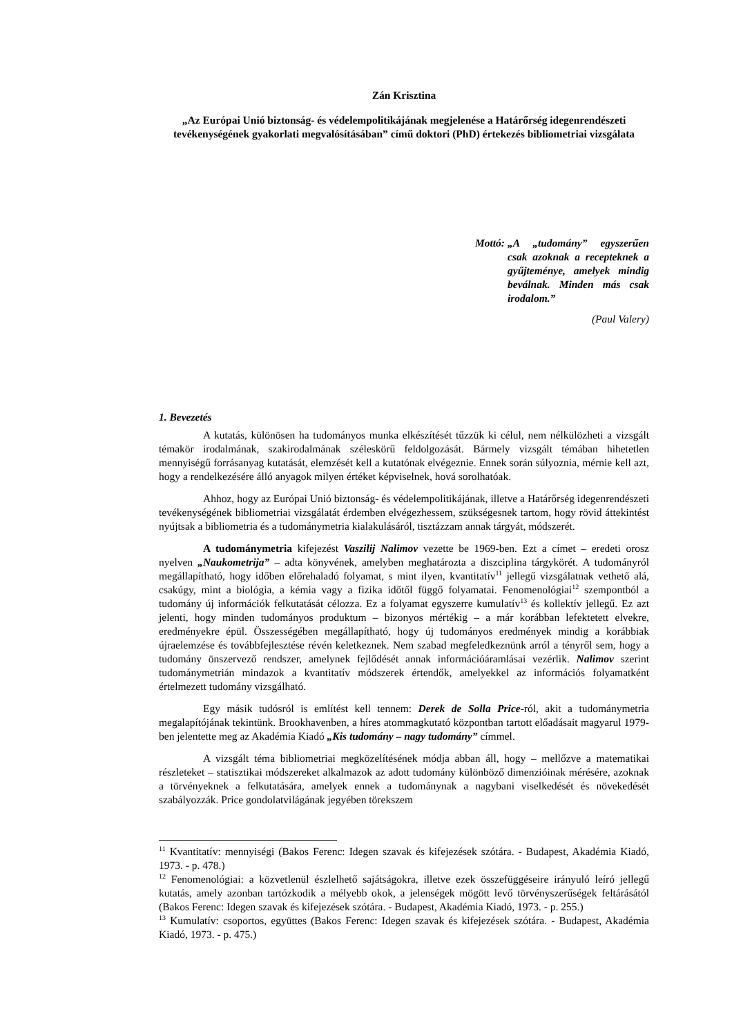Zán Krisztina
„Az Európai Unió biztonság- és védelempolitikájának megjelenése a Határőrség idegenrendészeti tevékenységének gyakorlati megvalósításában” című doktori (PhD) értekezés bibliometriai vizsgálata
Mottó: „A „tudomány” egyszerűen csak azoknak a recepteknek a gyűjteménye, amelyek mindig beválnak. Minden más csak irodalom.”
(Paul Valery)
1. Bevezetés
A kutatás, különösen ha tudományos munka elkészítését tűzzük ki célul, nem nélkülözheti a vizsgált témakör irodalmának, szakirodalmának széleskörű feldolgozását. Bármely vizsgált témában hihetetlen mennyiségű forrásanyag kutatását, elemzését kell a kutatónak elvégeznie. Ennek során súlyoznia, mérnie kell azt, hogy a rendelkezésére álló anyagok milyen értéket képviselnek, hová sorolhatóak.
Ahhoz, hogy az Európai Unió biztonság- és védelempolitikájának, illetve a Határőrség idegenrendészeti tevékenységének bibliometriai vizsgálatát érdemben elvégezhessem, szükségesnek tartom, hogy rövid áttekintést nyújtsak a bibliometria és a tudománymetria kialakulásáról, tisztázzam annak tárgyát, módszerét.
A tudománymetria kifejezést Vaszilij Nalimov vezette be 1969-ben. Ezt a címet – eredeti orosz nyelven „Naukometrija” – adta könyvének, amelyben meghatározta a diszciplina tárgykörét. A tudományról megállapítható, hogy időben előrehaladó folyamat, s mint ilyen, kvantitatív<sup>11</sup> jellegű vizsgálatnak vethető alá, csakúgy, mint a biológia, a kémia vagy a fizika időtől függő folyamatai. Fenomenológiai<sup>12</sup> szempontból a tudomány új információk felkutatását célozza. Ez a folyamat egyszerre kumulatív<sup>13</sup> és kollektív jellegű. Ez azt jelenti, hogy minden tudományos produktum – bizonyos mértékig – a már korábban lefektetett elvekre, eredményekre épül. Összességében megállapítható, hogy új tudományos eredmények mindig a korábbiak újraelemzése és továbbfejlesztése révén keletkeznek. Nem szabad megfeledkeznünk arról a tényről sem, hogy a tudomány önszervező rendszer, amelynek fejlődését annak információáramlásai vezérlik. Nalimov szerint tudománymetrián mindazok a kvantitatív módszerek értendők, amelyekkel az információs folyamatként értelmezett tudomány vizsgálható.
Egy másik tudósról is említést kell tennem: Derek de Solla Price-ról, akit a tudománymetria megalapítójának tekintünk. Brookhavenben, a híres atommagkutató központban tartott előadásait magyarul 1979-ben jelentette meg az Akadémia Kiadó „Kis tudomány – nagy tudomány” címmel.
A vizsgált téma bibliometriai megközelítésének módja abban áll, hogy – mellőzve a matematikai részleteket – statisztikai módszereket alkalmazok az adott tudomány különböző dimenzióinak mérésére, azoknak a törvényeknek a felkutatására, amelyek ennek a tudománynak a nagybani viselkedését és növekedését szabályozzák. Price gondolatvilágának jegyében törekszem
<sup>11</sup> Kvantitatív: mennyiségi (Bakos Ferenc: Idegen szavak és kifejezések szótára. - Budapest, Akadémia Kiadó, 1973. - p. 478.)
<sup>12</sup> Fenomenológiai: a közvetlenül észlelhető sajátságokra, illetve ezek összefüggéseire irányuló leíró jellegű kutatás, amely azonban tartózkodik a mélyebb okok, a jelenségek mögött levő törvényszerűségek feltárásától (Bakos Ferenc: Idegen szavak és kifejezések szótára. - Budapest, Akadémia Kiadó, 1973. - p. 255.)
<sup>13</sup> Kumulatív: csoportos, együttes (Bakos Ferenc: Idegen szavak és kifejezések szótára. - Budapest, Akadémia Kiadó, 1973. - p. 475.)